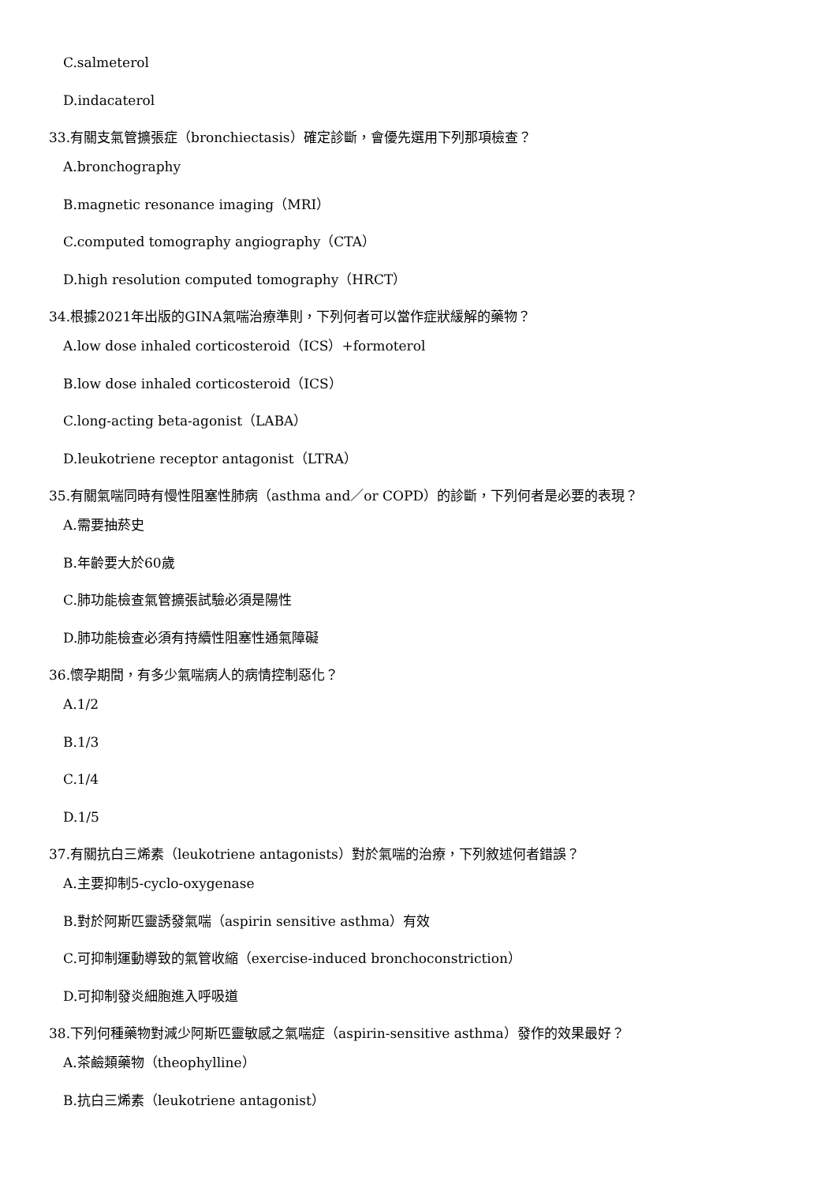C.salmeterol
D.indacaterol
33.有關支氣管擴張症（bronchiectasis）確定診斷，會優先選用下列那項檢查？
A.bronchography
B.magnetic resonance imaging（MRI）
C.computed tomography angiography（CTA）
D.high resolution computed tomography（HRCT）
34.根據2021年出版的GINA氣喘治療準則，下列何者可以當作症狀緩解的藥物？
A.low dose inhaled corticosteroid（ICS）+formoterol
B.low dose inhaled corticosteroid（ICS）
C.long-acting beta-agonist（LABA）
D.leukotriene receptor antagonist（LTRA）
35.有關氣喘同時有慢性阻塞性肺病（asthma and／or COPD）的診斷，下列何者是必要的表現？
A.需要抽菸史
B.年齡要大於60歲
C.肺功能檢查氣管擴張試驗必須是陽性
D.肺功能檢查必須有持續性阻塞性通氣障礙
36.懷孕期間，有多少氣喘病人的病情控制惡化？
A.1/2
B.1/3
C.1/4
D.1/5
37.有關抗白三烯素（leukotriene antagonists）對於氣喘的治療，下列敘述何者錯誤？
A.主要抑制5-cyclo-oxygenase
B.對於阿斯匹靈誘發氣喘（aspirin sensitive asthma）有效
C.可抑制運動導致的氣管收縮（exercise-induced bronchoconstriction）
D.可抑制發炎細胞進入呼吸道
38.下列何種藥物對減少阿斯匹靈敏感之氣喘症（aspirin-sensitive asthma）發作的效果最好？
A.茶鹼類藥物（theophylline）
B.抗白三烯素（leukotriene antagonist）